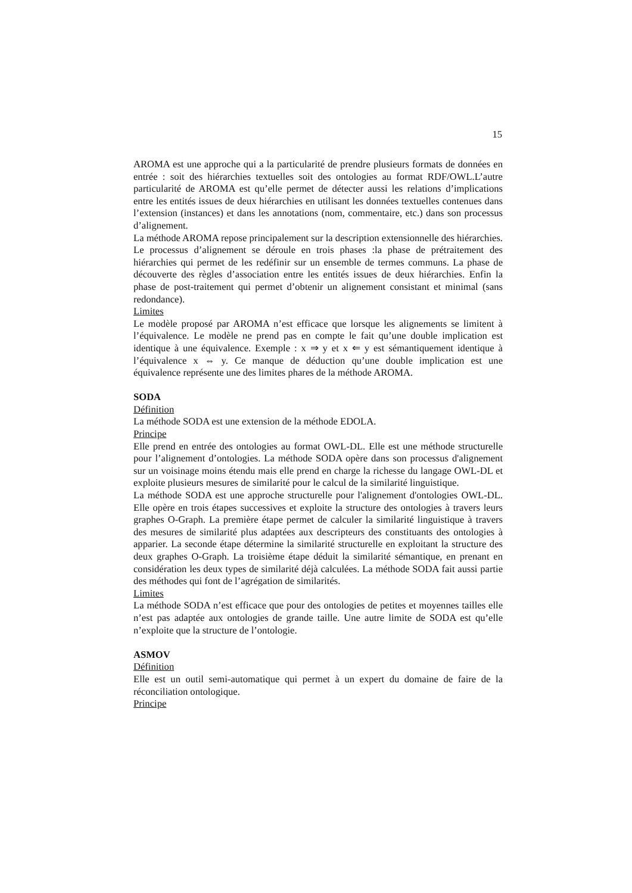15
AROMA est une approche qui a la particularité de prendre plusieurs formats de données en entrée : soit des hiérarchies textuelles soit des ontologies au format RDF/OWL.L’autre particularité de AROMA est qu’elle permet de détecter aussi les relations d’implications entre les entités issues de deux hiérarchies en utilisant les données textuelles contenues dans l’extension (instances) et dans les annotations (nom, commentaire, etc.) dans son processus d’alignement.
La méthode AROMA repose principalement sur la description extensionnelle des hiérarchies. Le processus d’alignement se déroule en trois phases :la phase de prétraitement des hiérarchies qui permet de les redéfinir sur un ensemble de termes communs. La phase de découverte des règles d’association entre les entités issues de deux hiérarchies. Enfin la phase de post-traitement qui permet d’obtenir un alignement consistant et minimal (sans redondance).
Limites
Le modèle proposé par AROMA n’est efficace que lorsque les alignements se limitent à l’équivalence. Le modèle ne prend pas en compte le fait qu’une double implication est identique à une équivalence. Exemple : x ⇒ y et x ⇐ y est sémantiquement identique à l’équivalence x ⇔ y. Ce manque de déduction qu’une double implication est une équivalence représente une des limites phares de la méthode AROMA.
SODA
Définition
La méthode SODA est une extension de la méthode EDOLA.
Principe
Elle prend en entrée des ontologies au format OWL-DL. Elle est une méthode structurelle pour l’alignement d’ontologies. La méthode SODA opère dans son processus d'alignement sur un voisinage moins étendu mais elle prend en charge la richesse du langage OWL-DL et exploite plusieurs mesures de similarité pour le calcul de la similarité linguistique.
La méthode SODA est une approche structurelle pour l'alignement d'ontologies OWL-DL. Elle opère en trois étapes successives et exploite la structure des ontologies à travers leurs graphes O-Graph. La première étape permet de calculer la similarité linguistique à travers des mesures de similarité plus adaptées aux descripteurs des constituants des ontologies à apparier. La seconde étape détermine la similarité structurelle en exploitant la structure des deux graphes O-Graph. La troisième étape déduit la similarité sémantique, en prenant en considération les deux types de similarité déjà calculées. La méthode SODA fait aussi partie des méthodes qui font de l’agrégation de similarités.
Limites
La méthode SODA n’est efficace que pour des ontologies de petites et moyennes tailles elle n’est pas adaptée aux ontologies de grande taille. Une autre limite de SODA est qu’elle n’exploite que la structure de l’ontologie.
ASMOV
Définition
Elle est un outil semi-automatique qui permet à un expert du domaine de faire de la réconciliation ontologique.
Principe